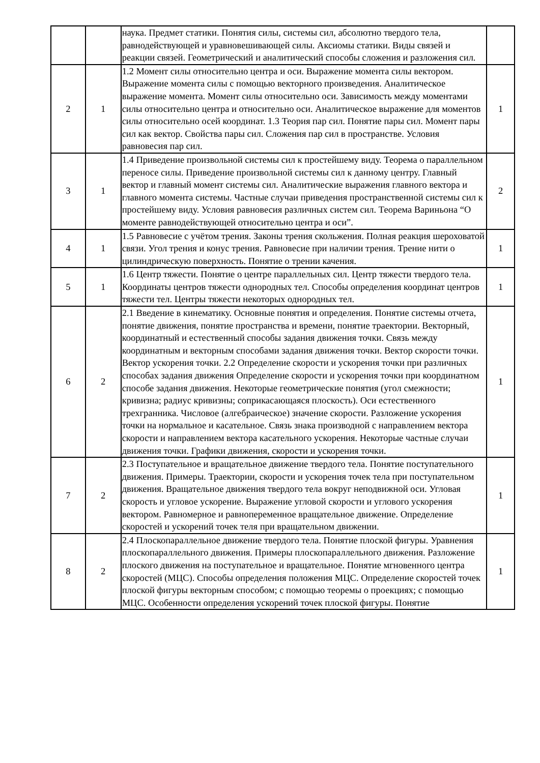| | | наука. Предмет статики. Понятия силы, системы сил, абсолютно твердого тела, равнодействующей и уравновешивающей силы. Аксиомы статики. Виды связей и реакции связей. Геометрический и аналитический способы сложения и разложения сил. | |
| 2 | 1 | 1.2 Момент силы относительно центра и оси. Выражение момента силы вектором. Выражение момента силы с помощью векторного произведения. Аналитическое выражение момента. Момент силы относительно оси. Зависимость между моментами силы относительно центра и относительно оси. Аналитическое выражение для моментов силы относительно осей координат. 1.3 Теория пар сил. Понятие пары сил. Момент пары сил как вектор. Свойства пары сил. Сложения пар сил в пространстве. Условия равновесия пар сил. | 1 |
| 3 | 1 | 1.4 Приведение произвольной системы сил к простейшему виду. Теорема о параллельном переносе силы. Приведение произвольной системы сил к данному центру. Главный вектор и главный момент системы сил. Аналитические выражения главного вектора и главного момента системы. Частные случаи приведения пространственной системы сил к простейшему виду. Условия равновесия различных систем сил. Теорема Вариньона “О моменте равнодействующей относительно центра и оси”. | 2 |
| 4 | 1 | 1.5 Равновесие с учётом трения. Законы трения скольжения. Полная реакция шероховатой связи. Угол трения и конус трения. Равновесие при наличии трения. Трение нити о цилиндрическую поверхность. Понятие о трении качения. | 1 |
| 5 | 1 | 1.6 Центр тяжести. Понятие о центре параллельных сил. Центр тяжести твердого тела. Координаты центров тяжести однородных тел. Способы определения координат центров тяжести тел. Центры тяжести некоторых однородных тел. | 1 |
| 6 | 2 | 2.1 Введение в кинематику. Основные понятия и определения. Понятие системы отчета, понятие движения, понятие пространства и времени, понятие траектории. Векторный, координатный и естественный способы задания движения точки. Связь между координатным и векторным способами задания движения точки. Вектор скорости точки. Вектор ускорения точки. 2.2 Определение скорости и ускорения точки при различных способах задания движения Определение скорости и ускорения точки при координатном способе задания движения. Некоторые геометрические понятия (угол смежности; кривизна; радиус кривизны; соприкасающаяся плоскость). Оси естественного трехгранника. Числовое (алгебраическое) значение скорости. Разложение ускорения точки на нормальное и касательное. Связь знака производной с направлением вектора скорости и направлением вектора касательного ускорения. Некоторые частные случаи движения точки. Графики движения, скорости и ускорения точки. | 1 |
| 7 | 2 | 2.3 Поступательное и вращательное движение твердого тела. Понятие поступательного движения. Примеры. Траектории, скорости и ускорения точек тела при поступательном движения. Вращательное движения твердого тела вокруг неподвижной оси. Угловая скорость и угловое ускорение. Выражение угловой скорости и углового ускорения вектором. Равномерное и равнопеременное вращательное движение. Определение скоростей и ускорений точек теля при вращательном движении. | 1 |
| 8 | 2 | 2.4 Плоскопараллельное движение твердого тела. Понятие плоской фигуры. Уравнения плоскопараллельного движения. Примеры плоскопараллельного движения. Разложение плоского движения на поступательное и вращательное. Понятие мгновенного центра скоростей (МЦС). Способы определения положения МЦС. Определение скоростей точек плоской фигуры векторным способом; с помощью теоремы о проекциях; с помощью МЦС. Особенности определения ускорений точек плоской фигуры. Понятие | 1 |